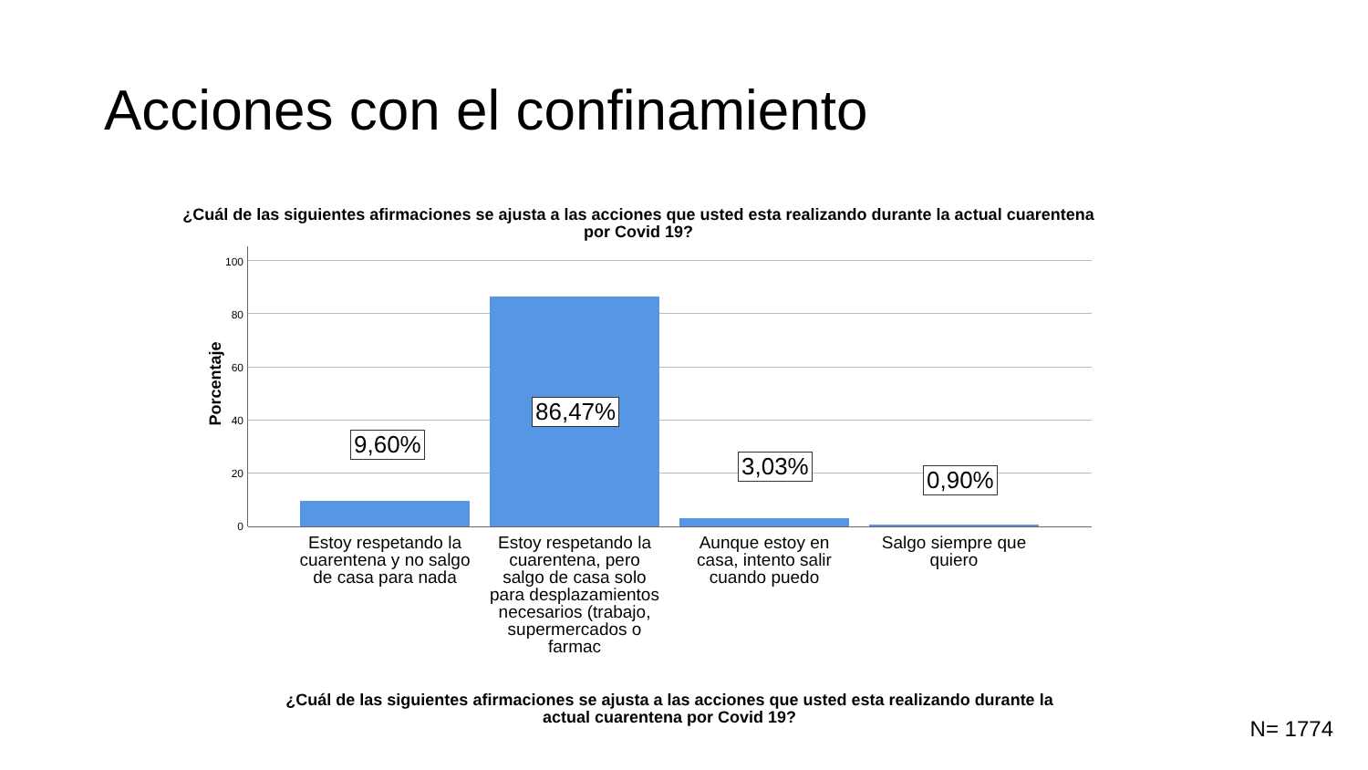Acciones con el confinamiento
¿Cuál de las siguientes afirmaciones se ajusta a las acciones que usted esta realizando durante la actual cuarentena por Covid 19?
Porcentaje
100
80
60
40
20
0
9,60%
86,47%
3,03% 0,90%
Estoy respetando la cuarentena y no salgo de casa para nada
Estoy respetando la cuarentena, pero salgo de casa solo para desplazamientos necesarios (trabajo, supermercados o farmac
Aunque estoy en casa, intento salir cuando puedo
Salgo siempre que quiero
¿Cuál de las siguientes afirmaciones se ajusta a las acciones que usted esta realizando durante la actual cuarentena por Covid 19?
N= 1774